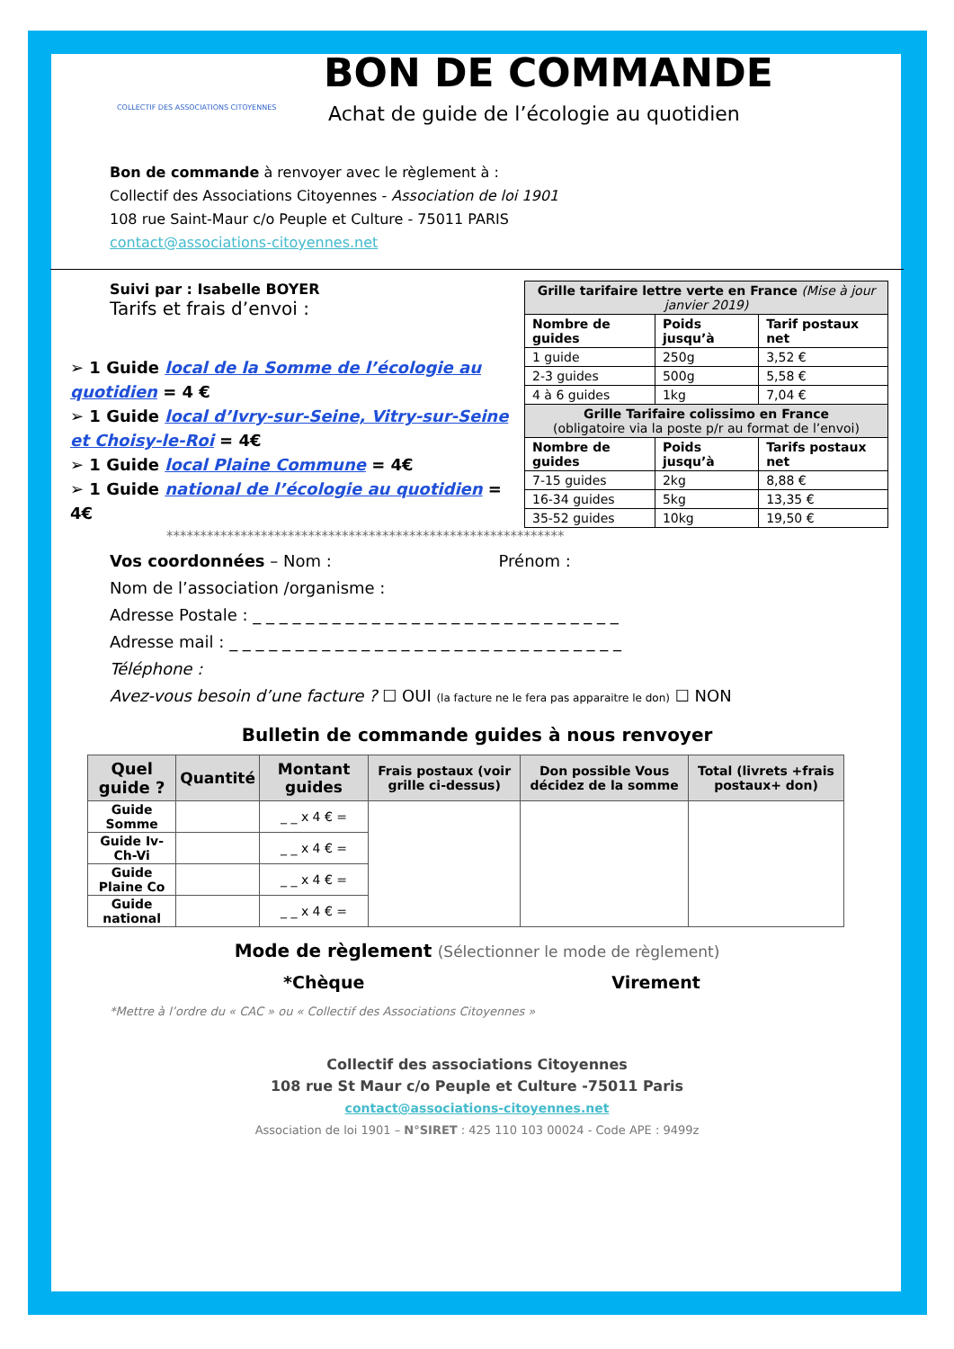COLLECTIF DES ASSOCIATIONS CITOYENNES
BON DE COMMANDE
Achat de guide de l’écologie au quotidien
Bon de commande à renvoyer avec le règlement à :
Collectif des Associations Citoyennes - Association de loi 1901
108 rue Saint-Maur c/o Peuple et Culture - 75011 PARIS
contact@associations-citoyennes.net
Suivi par : Isabelle BOYER
Tarifs et frais d’envoi :
➢ 1 Guide local de la Somme de l’écologie au quotidien = 4 €
➢ 1 Guide local d’Ivry-sur-Seine, Vitry-sur-Seine et Choisy-le-Roi = 4€
➢ 1 Guide local Plaine Commune = 4€
➢ 1 Guide national de l’écologie au quotidien = 4€
| Grille tarifaire lettre verte en France (Mise à jour janvier 2019) | | |
| Nombre de guides | Poids jusqu’à | Tarif postaux net |
| 1 guide | 250g | 3,52 € |
| 2-3 guides | 500g | 5,58 € |
| 4 à 6 guides | 1kg | 7,04 € |
| Grille Tarifaire colissimo en France (obligatoire via la poste p/r au format de l’envoi) | | |
| Nombre de guides | Poids jusqu’à | Tarifs postaux net |
| 7-15 guides | 2kg | 8,88 € |
| 16-34 guides | 5kg | 13,35 € |
| 35-52 guides | 10kg | 19,50 € |
***********************************************************
Vos coordonnées – Nom : Prénom :
Nom de l’association /organisme :
Adresse Postale : _ _ _ _ _ _ _ _ _ _ _ _ _ _ _ _ _ _ _ _ _ _ _ _ _ _ _ _
Adresse mail : _ _ _ _ _ _ _ _ _ _ _ _ _ _ _ _ _ _ _ _ _ _ _ _ _ _ _ _ _ _
Téléphone :
Avez-vous besoin d’une facture ? ☐ OUI (la facture ne le fera pas apparaitre le don) ☐ NON
Bulletin de commande guides à nous renvoyer
| Quel guide ? | Quantité | Montant guides | Frais postaux (voir grille ci-dessus) | Don possible Vous décidez de la somme | Total (livrets +frais postaux+ don) |
| --- | --- | --- | --- | --- | --- |
| Guide Somme | | _ _ x 4 € = | | | |
| Guide Iv-Ch-Vi | | _ _ x 4 € = | | | |
| Guide Plaine Co | | _ _ x 4 € = | | | |
| Guide national | | _ _ x 4 € = | | | |
Mode de règlement (Sélectionner le mode de règlement)
*Chèque Virement
*Mettre à l’ordre du « CAC » ou « Collectif des Associations Citoyennes »
Collectif des associations Citoyennes
108 rue St Maur c/o Peuple et Culture -75011 Paris
contact@associations-citoyennes.net
Association de loi 1901 – N°SIRET : 425 110 103 00024 - Code APE : 9499z